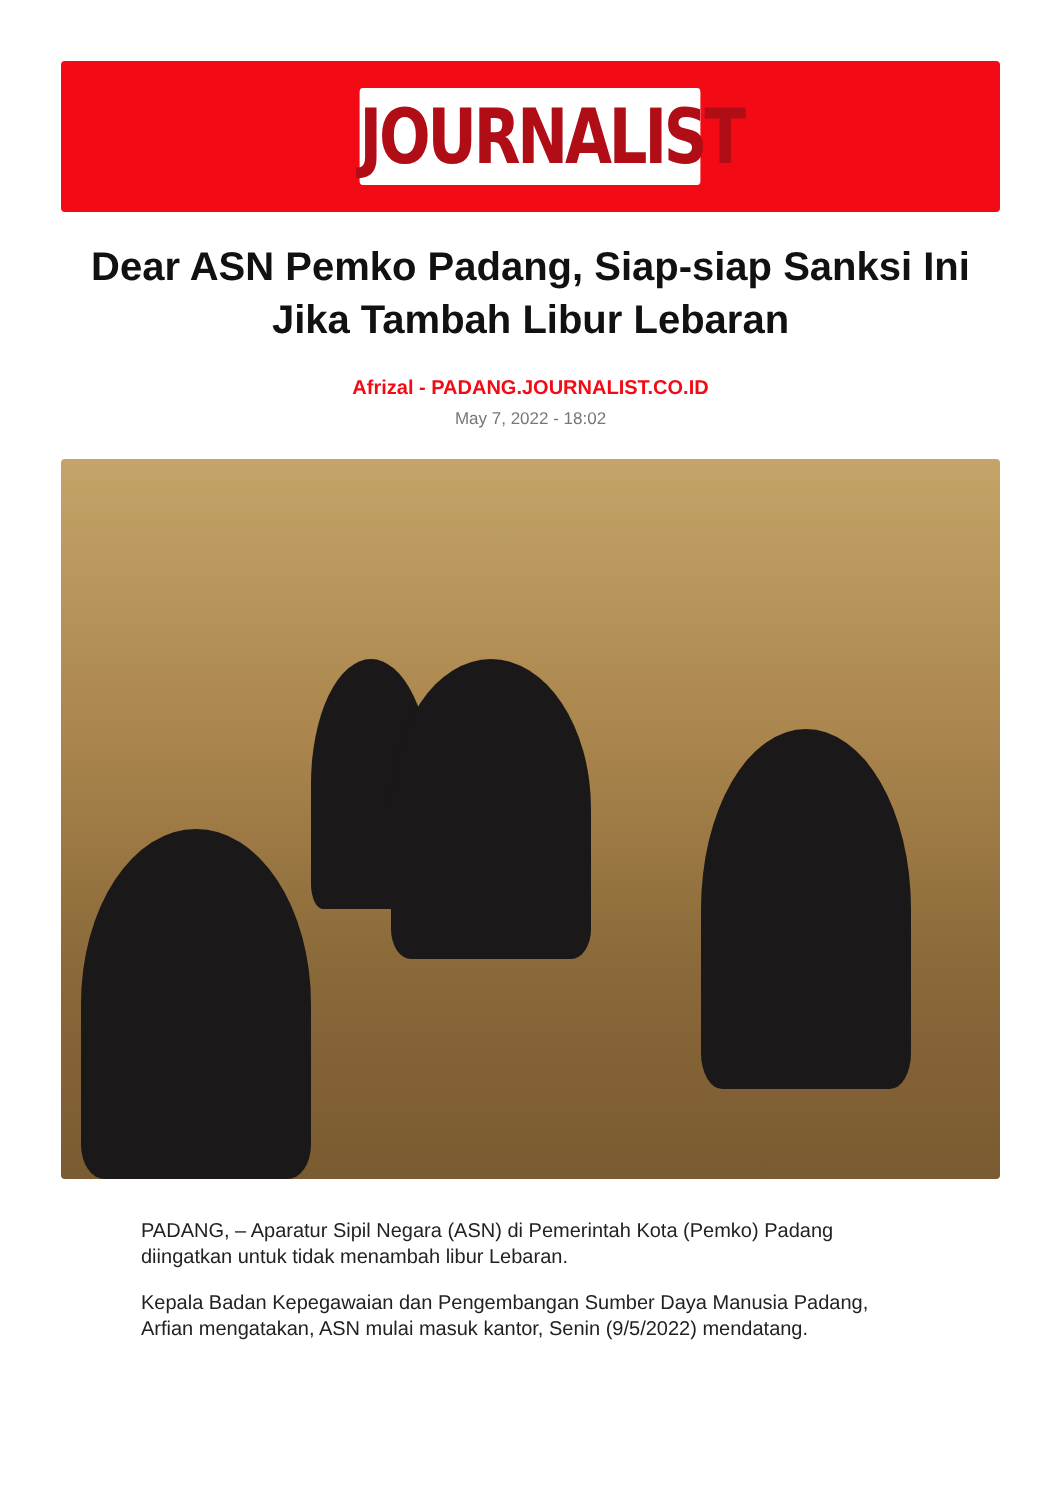JOURNALIST
Dear ASN Pemko Padang, Siap-siap Sanksi Ini Jika Tambah Libur Lebaran
Afrizal - PADANG.JOURNALIST.CO.ID
May 7, 2022 - 18:02
PADANG, – Aparatur Sipil Negara (ASN) di Pemerintah Kota (Pemko) Padang diingatkan untuk tidak menambah libur Lebaran.
Kepala Badan Kepegawaian dan Pengembangan Sumber Daya Manusia Padang, Arfian mengatakan, ASN mulai masuk kantor, Senin (9/5/2022) mendatang.